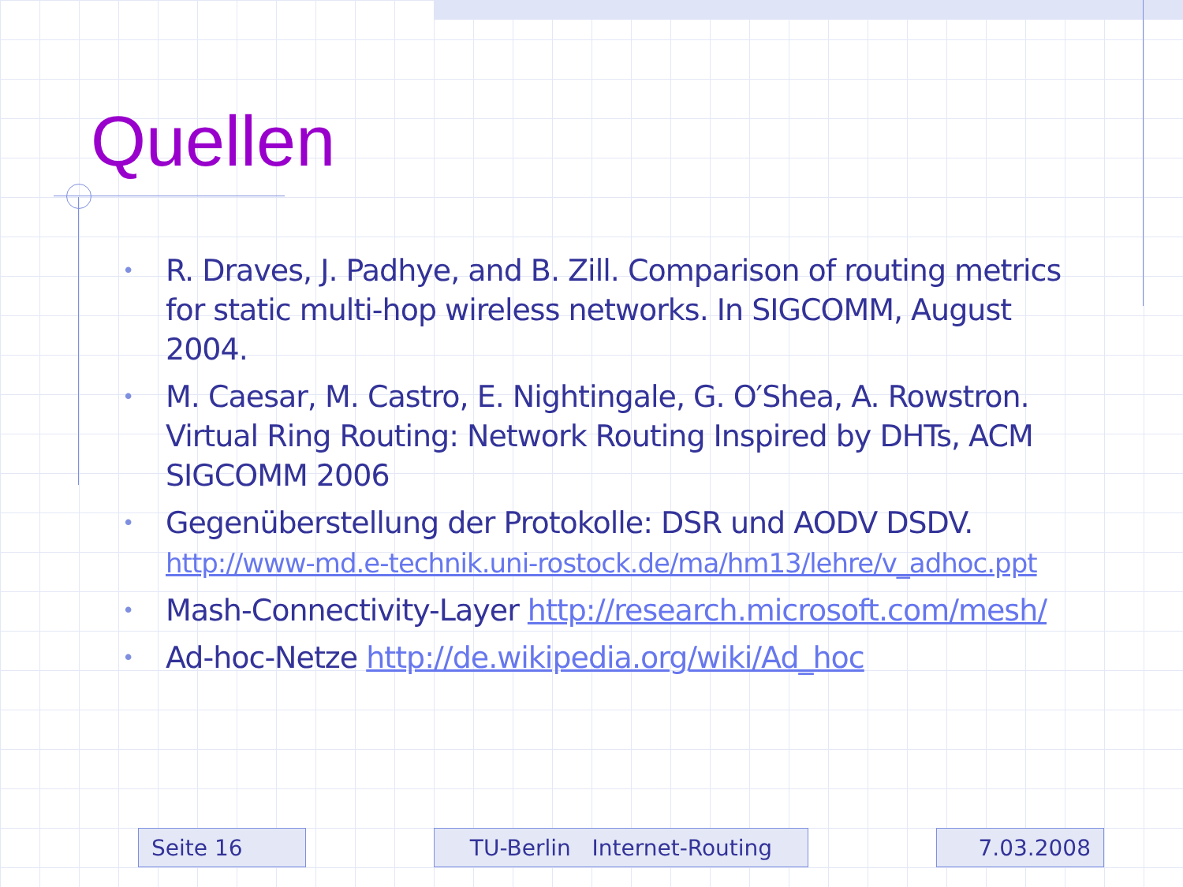Quellen
• R. Draves, J. Padhye, and B. Zill. Comparison of routing metrics for static multi-hop wireless networks. In SIGCOMM, August 2004.
• M. Caesar, M. Castro, E. Nightingale, G. O′Shea, A. Rowstron. Virtual Ring Routing: Network Routing Inspired by DHTs, ACM SIGCOMM 2006
• Gegenüberstellung der Protokolle: DSR und AODV DSDV. http://www-md.e-technik.uni-rostock.de/ma/hm13/lehre/v_adhoc.ppt
• Mash-Connectivity-Layer http://research.microsoft.com/mesh/
• Ad-hoc-Netze http://de.wikipedia.org/wiki/Ad_hoc
Seite 16 TU-Berlin Internet-Routing 7.03.2008